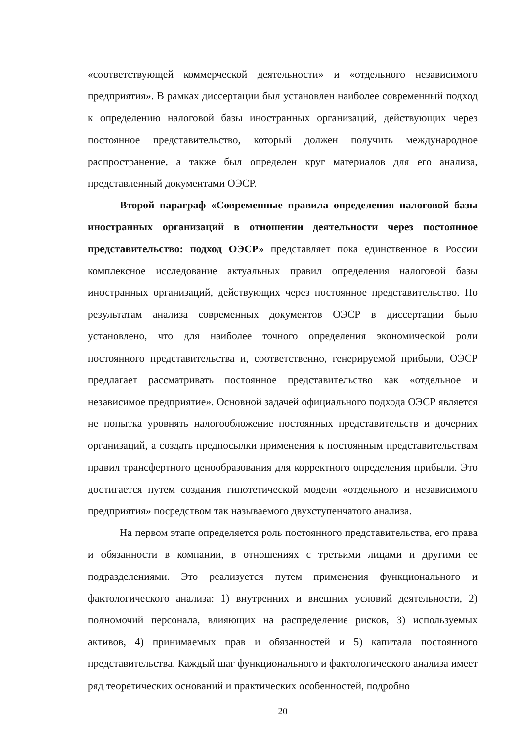«соответствующей коммерческой деятельности» и «отдельного независимого предприятия». В рамках диссертации был установлен наиболее современный подход к определению налоговой базы иностранных организаций, действующих через постоянное представительство, который должен получить международное распространение, а также был определен круг материалов для его анализа, представленный документами ОЭСР.
Второй параграф «Современные правила определения налоговой базы иностранных организаций в отношении деятельности через постоянное представительство: подход ОЭСР» представляет пока единственное в России комплексное исследование актуальных правил определения налоговой базы иностранных организаций, действующих через постоянное представительство. По результатам анализа современных документов ОЭСР в диссертации было установлено, что для наиболее точного определения экономической роли постоянного представительства и, соответственно, генерируемой прибыли, ОЭСР предлагает рассматривать постоянное представительство как «отдельное и независимое предприятие». Основной задачей официального подхода ОЭСР является не попытка уровнять налогообложение постоянных представительств и дочерних организаций, а создать предпосылки применения к постоянным представительствам правил трансфертного ценообразования для корректного определения прибыли. Это достигается путем создания гипотетической модели «отдельного и независимого предприятия» посредством так называемого двухступенчатого анализа.
На первом этапе определяется роль постоянного представительства, его права и обязанности в компании, в отношениях с третьими лицами и другими ее подразделениями. Это реализуется путем применения функционального и фактологического анализа: 1) внутренних и внешних условий деятельности, 2) полномочий персонала, влияющих на распределение рисков, 3) используемых активов, 4) принимаемых прав и обязанностей и 5) капитала постоянного представительства. Каждый шаг функционального и фактологического анализа имеет ряд теоретических оснований и практических особенностей, подробно
20